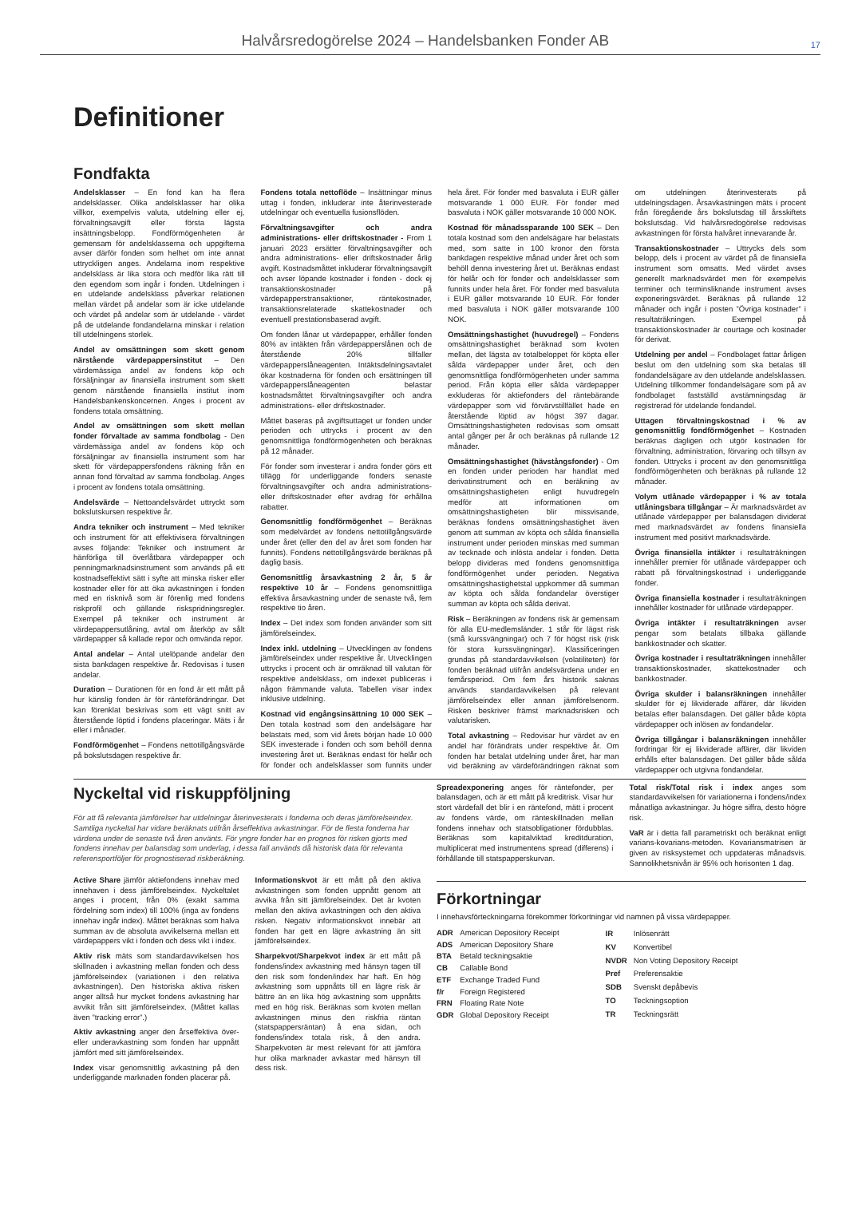Halvårsredogörelse 2024 – Handelsbanken Fonder AB
17
Definitioner
Fondfakta
Andelsklasser – En fond kan ha flera andelsklasser. Olika andelsklasser har olika villkor, exempelvis valuta, utdelning eller ej, förvaltningsavgift eller första lägsta insättningsbelopp. Fondförmögenheten är gemensam för andelsklasserna och uppgifterna avser därför fonden som helhet om inte annat uttryckligen anges. Andelarna inom respektive andelsklass är lika stora och medför lika rätt till den egendom som ingår i fonden. Utdelningen i en utdelande andelsklass påverkar relationen mellan värdet på andelar som är icke utdelande och värdet på andelar som är utdelande - värdet på de utdelande fondandelarna minskar i relation till utdelningens storlek.
Andel av omsättningen som skett genom närstående värdepappersinstitut – Den värdemässiga andel av fondens köp och försäljningar av finansiella instrument som skett genom närstående finansiella institut inom Handelsbankenskoncernen. Anges i procent av fondens totala omsättning.
Andel av omsättningen som skett mellan fonder förvaltade av samma fondbolag - Den värdemässiga andel av fondens köp och försäljningar av finansiella instrument som har skett för värdepappersfondens räkning från en annan fond förvaltad av samma fondbolag. Anges i procent av fondens totala omsättning.
Andelsvärde – Nettoandelsvärdet uttryckt som bokslutskursen respektive år.
Andra tekniker och instrument – Med tekniker och instrument för att effektivisera förvaltningen avses följande: Tekniker och instrument är hänförliga till överlåtbara värdepapper och penningmarknadsinstrument som används på ett kostnadseffektivt sätt i syfte att minska risker eller kostnader eller för att öka avkastningen i fonden med en risknivå som är förenlig med fondens riskprofil och gällande riskspridningsregler. Exempel på tekniker och instrument är värdepappersutlåning, avtal om återköp av sålt värdepapper så kallade repor och omvända repor.
Antal andelar – Antal utelöpande andelar den sista bankdagen respektive år. Redovisas i tusen andelar.
Duration – Durationen för en fond är ett mått på hur känslig fonden är för ränteförändringar. Det kan förenklat beskrivas som ett vägt snitt av återstående löptid i fondens placeringar. Mäts i år eller i månader.
Fondförmögenhet – Fondens nettotillgångsvärde på bokslutsdagen respektive år.
Fondens totala nettoflöde – Insättningar minus uttag i fonden, inkluderar inte återinvesterade utdelningar och eventuella fusionsflöden.
Förvaltningsavgifter och andra administrations- eller driftskostnader - From 1 januari 2023 ersätter förvaltningsavgifter och andra administrations- eller driftskostnader årlig avgift. Kostnadsmåttet inkluderar förvaltningsavgift och avser löpande kostnader i fonden - dock ej transaktionskostnader på värdepapperstransaktioner, räntekostnader, transaktionsrelaterade skattekostnader och eventuell prestationsbaserad avgift.
Om fonden lånar ut värdepapper, erhåller fonden 80% av intäkten från värdepapperslånen och de återstående 20% tillfaller värdepapperslåneagenten. Intäktsdelningsavtalet ökar kostnaderna för fonden och ersättningen till värdepapperslåneagenten belastar kostnadsmåttet förvaltningsavgifter och andra administrations- eller driftskostnader.
Måttet baseras på avgiftsuttaget ur fonden under perioden och uttrycks i procent av den genomsnittliga fondförmögenheten och beräknas på 12 månader.
För fonder som investerar i andra fonder görs ett tillägg för underliggande fonders senaste förvaltningsavgifter och andra administrations- eller driftskostnader efter avdrag för erhållna rabatter.
Genomsnittlig fondförmögenhet – Beräknas som medelvärdet av fondens nettotillgångsvärde under året (eller den del av året som fonden har funnits). Fondens nettotillgångsvärde beräknas på daglig basis.
Genomsnittlig årsavkastning 2 år, 5 år respektive 10 år – Fondens genomsnittliga effektiva årsavkastning under de senaste två, fem respektive tio åren.
Index – Det index som fonden använder som sitt jämförelseindex.
Index inkl. utdelning – Utvecklingen av fondens jämförelseindex under respektive år. Utvecklingen uttrycks i procent och är omräknad till valutan för respektive andelsklass, om indexet publiceras i någon främmande valuta. Tabellen visar index inklusive utdelning.
Kostnad vid engångsinsättning 10 000 SEK – Den totala kostnad som den andelsägare har belastats med, som vid årets början hade 10 000 SEK investerade i fonden och som behöll denna investering året ut. Beräknas endast för helår och för fonder och andelsklasser som funnits under hela året. För fonder med basvaluta i EUR gäller motsvarande 1 000 EUR. För fonder med basvaluta i NOK gäller motsvarande 10 000 NOK.
Kostnad för månadssparande 100 SEK – Den totala kostnad som den andelsägare har belastats med, som satte in 100 kronor den första bankdagen respektive månad under året och som behöll denna investering året ut. Beräknas endast för helår och för fonder och andelsklasser som funnits under hela året. För fonder med basvaluta i EUR gäller motsvarande 10 EUR. För fonder med basvaluta i NOK gäller motsvarande 100 NOK.
Omsättningshastighet (huvudregel) – Fondens omsättningshastighet beräknad som kvoten mellan, det lägsta av totalbeloppet för köpta eller sålda värdepapper under året, och den genomsnittliga fondförmögenheten under samma period. Från köpta eller sålda värdepapper exkluderas för aktiefonders del räntebärande värdepapper som vid förvärvstillfället hade en återstående löptid av högst 397 dagar. Omsättningshastigheten redovisas som omsatt antal gånger per år och beräknas på rullande 12 månader.
Omsättningshastighet (hävstångsfonder) - Om en fonden under perioden har handlat med derivatinstrument och en beräkning av omsättningshastigheten enligt huvudregeln medför att informationen om omsättningshastigheten blir missvisande, beräknas fondens omsättningshastighet även genom att summan av köpta och sålda finansiella instrument under perioden minskas med summan av tecknade och inlösta andelar i fonden. Detta belopp divideras med fondens genomsnittliga fondförmögenhet under perioden. Negativa omsättningshastighetstal uppkommer då summan av köpta och sålda fondandelar överstiger summan av köpta och sålda derivat.
Risk – Beräkningen av fondens risk är gemensam för alla EU-medlemsländer. 1 står för lägst risk (små kurssvängningar) och 7 för högst risk (risk för stora kurssvängningar). Klassificeringen grundas på standardavvikelsen (volatiliteten) för fonden beräknad utifrån andelsvärdena under en femårsperiod. Om fem års historik saknas används standardavvikelsen på relevant jämförelseindex eller annan jämförelsenorm. Risken beskriver främst marknadsrisken och valutarisken.
Total avkastning – Redovisar hur värdet av en andel har förändrats under respektive år. Om fonden har betalat utdelning under året, har man vid beräkning av värdeförändringen räknat som om utdelningen återinvesterats på utdelningsdagen. Årsavkastningen mäts i procent från föregående års bokslutsdag till årsskiftets bokslutsdag. Vid halvårsredogörelse redovisas avkastningen för första halvåret innevarande år.
Transaktionskostnader – Uttrycks dels som belopp, dels i procent av värdet på de finansiella instrument som omsatts. Med värdet avses generellt marknadsvärdet men för exempelvis terminer och terminsliknande instrument avses exponeringsvärdet. Beräknas på rullande 12 månader och ingår i posten ”Övriga kostnader” i resultaträkningen. Exempel på transaktionskostnader är courtage och kostnader för derivat.
Utdelning per andel – Fondbolaget fattar årligen beslut om den utdelning som ska betalas till fondandelsägare av den utdelande andelsklassen. Utdelning tillkommer fondandelsägare som på av fondbolaget fastställd avstämningsdag är registrerad för utdelande fondandel.
Uttagen förvaltningskostnad i % av genomsnittlig fondförmögenhet – Kostnaden beräknas dagligen och utgör kostnaden för förvaltning, administration, förvaring och tillsyn av fonden. Uttrycks i procent av den genomsnittliga fondförmögenheten och beräknas på rullande 12 månader.
Volym utlånade värdepapper i % av totala utlåningsbara tillgångar – Är marknadsvärdet av utlånade värdepapper per balansdagen dividerat med marknadsvärdet av fondens finansiella instrument med positivt marknadsvärde.
Övriga finansiella intäkter i resultaträkningen innehåller premier för utlånade värdepapper och rabatt på förvaltningskostnad i underliggande fonder.
Övriga finansiella kostnader i resultaträkningen innehåller kostnader för utlånade värdepapper.
Övriga intäkter i resultaträkningen avser pengar som betalats tillbaka gällande bankkostnader och skatter.
Övriga kostnader i resultaträkningen innehåller transaktionskostnader, skattekostnader och bankkostnader.
Övriga skulder i balansräkningen innehåller skulder för ej likviderade affärer, där likviden betalas efter balansdagen. Det gäller både köpta värdepapper och inlösen av fondandelar.
Övriga tillgångar i balansräkningen innehåller fordringar för ej likviderade affärer, där likviden erhålls efter balansdagen. Det gäller både sålda värdepapper och utgivna fondandelar.
Nyckeltal vid riskuppföljning
För att få relevanta jämförelser har utdelningar återinvesterats i fonderna och deras jämförelseindex. Samtliga nyckeltal har vidare beräknats utifrån årseffektiva avkastningar. För de flesta fonderna har värdena under de senaste två åren använts. För yngre fonder har en prognos för risken gjorts med fondens innehav per balansdag som underlag, i dessa fall används då historisk data för relevanta referensportföljer för prognostiserad riskberäkning.
Active Share jämför aktiefondens innehav med innehaven i dess jämförelseindex. Nyckeltalet anges i procent, från 0% (exakt samma fördelning som index) till 100% (inga av fondens innehav ingår index). Måttet beräknas som halva summan av de absoluta avvikelserna mellan ett värdepappers vikt i fonden och dess vikt i index.
Aktiv risk mäts som standardavvikelsen hos skillnaden i avkastning mellan fonden och dess jämförelseindex (variationen i den relativa avkastningen). Den historiska aktiva risken anger alltså hur mycket fondens avkastning har avvikit från sitt jämförelseindex. (Måttet kallas även ”tracking error”.)
Aktiv avkastning anger den årseffektiva över- eller underavkastning som fonden har uppnått jämfört med sitt jämförelseindex.
Index visar genomsnittlig avkastning på den underliggande marknaden fonden placerar på.
Informationskvot är ett mått på den aktiva avkastningen som fonden uppnått genom att avvika från sitt jämförelseindex. Det är kvoten mellan den aktiva avkastningen och den aktiva risken. Negativ informationskvot innebär att fonden har gett en lägre avkastning än sitt jämförelseindex.
Sharpekvot/Sharpekvot index är ett mått på fondens/index avkastning med hänsyn tagen till den risk som fonden/index har haft. En hög avkastning som uppnåtts till en lägre risk är bättre än en lika hög avkastning som uppnåtts med en hög risk. Beräknas som kvoten mellan avkastningen minus den riskfria räntan (statspappersräntan) å ena sidan, och fondens/index totala risk, å den andra. Sharpekvoten är mest relevant för att jämföra hur olika marknader avkastar med hänsyn till dess risk.
Spreadexponering anges för räntefonder, per balansdagen, och är ett mått på kreditrisk. Visar hur stort värdefall det blir i en räntefond, mätt i procent av fondens värde, om ränteskillnaden mellan fondens innehav och statsobligationer fördubblas. Beräknas som kapitalviktad kreditduration, multiplicerat med instrumentens spread (differens) i förhållande till statspapperskurvan.
Total risk/Total risk i index anges som standardavvikelsen för variationerna i fondens/index månatliga avkastningar. Ju högre siffra, desto högre risk.
VaR är i detta fall parametriskt och beräknat enligt varians-kovarians-metoden. Kovariansmatrisen är given av risksystemet och uppdateras månadsvis. Sannolikhetsnivån är 95% och horisonten 1 dag.
Förkortningar
I innehavsförteckningarna förekommer förkortningar vid namnen på vissa värdepapper.
| ADR | American Depository Receipt |
| ADS | American Depository Share |
| BTA | Betald teckningsaktie |
| CB | Callable Bond |
| ETF | Exchange Traded Fund |
| f/r | Foreign Registered |
| FRN | Floating Rate Note |
| GDR | Global Depository Receipt |
| IR | Inlösenrätt |
| KV | Konvertibel |
| NVDR | Non Voting Depository Receipt |
| Pref | Preferensaktie |
| SDB | Svenskt depåbevis |
| TO | Teckningsoption |
| TR | Teckningsrätt |